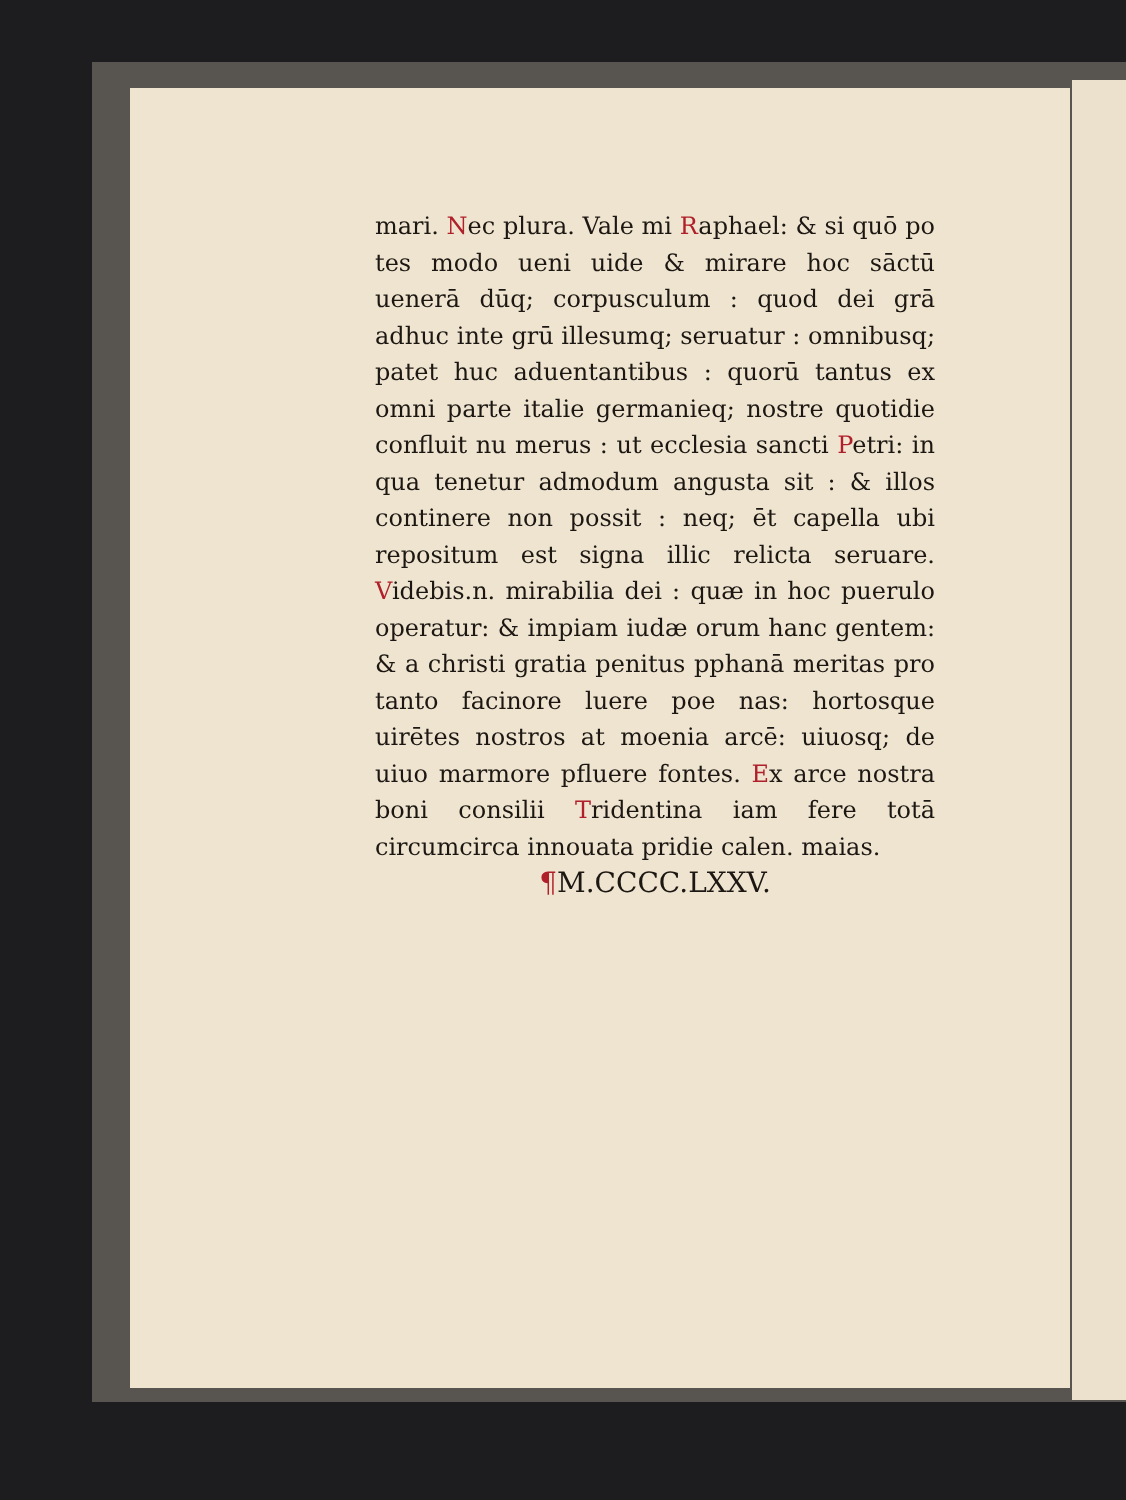mari. Nec plura. Vale mi Raphael: & si quō po tes modo ueni uide & mirare hoc sāctū uenerā dūq; corpusculum : quod dei grā adhuc inte grū illesumq; seruatur : omnibusq; patet huc aduentantibus : quorū tantus ex omni parte italie germanieq; nostre quotidie confluit nu merus : ut ecclesia sancti Petri: in qua tenetur admodum angusta sit : & illos continere non possit : neq; ēt capella ubi repositum est signa illic relicta seruare. Videbis.n. mirabilia dei : quæ in hoc puerulo operatur: & impiam iudæ orum hanc gentem: & a christi gratia penitus pphanā meritas pro tanto facinore luere poe nas: hortosque uirētes nostros at moenia arcē: uiuosq; de uiuo marmore pfluere fontes. Ex arce nostra boni consilii Tridentina iam fere totā circumcirca innouata pridie calen. maias.
¶M.CCCC.LXXV.